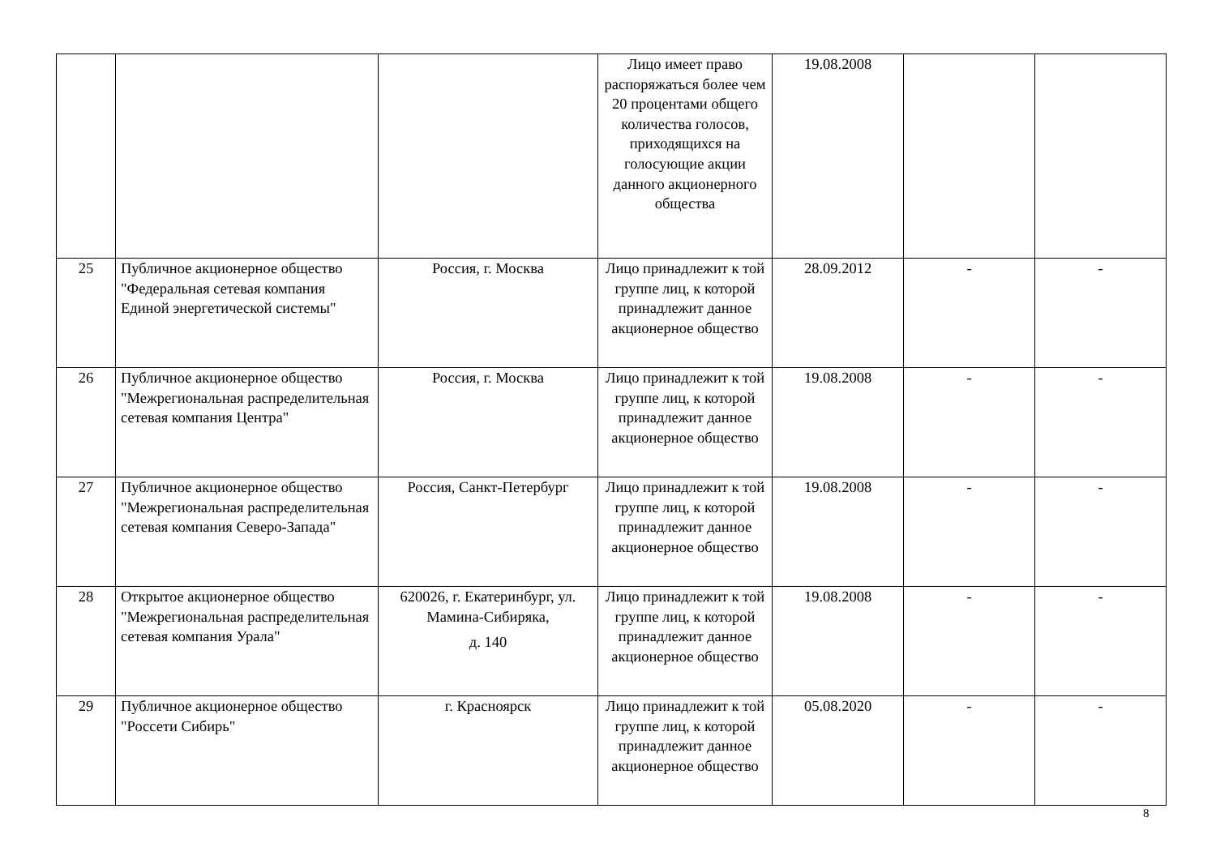| | | | Лицо имеет право распоряжаться более чем 20 процентами общего количества голосов, приходящихся на голосующие акции данного акционерного общества | 19.08.2008 | | |
| 25 | Публичное акционерное общество "Федеральная сетевая компания Единой энергетической системы" | Россия, г. Москва | Лицо принадлежит к той группе лиц, к которой принадлежит данное акционерное общество | 28.09.2012 | - | - |
| 26 | Публичное акционерное общество "Межрегиональная распределительная сетевая компания Центра" | Россия, г. Москва | Лицо принадлежит к той группе лиц, к которой принадлежит данное акционерное общество | 19.08.2008 | - | - |
| 27 | Публичное акционерное общество "Межрегиональная распределительная сетевая компания Северо-Запада" | Россия, Санкт-Петербург | Лицо принадлежит к той группе лиц, к которой принадлежит данное акционерное общество | 19.08.2008 | - | - |
| 28 | Открытое акционерное общество "Межрегиональная распределительная сетевая компания Урала" | 620026, г. Екатеринбург, ул. Мамина-Сибиряка, д. 140 | Лицо принадлежит к той группе лиц, к которой принадлежит данное акционерное общество | 19.08.2008 | - | - |
| 29 | Публичное акционерное общество "Россети Сибирь" | г. Красноярск | Лицо принадлежит к той группе лиц, к которой принадлежит данное акционерное общество | 05.08.2020 | - | - |
8